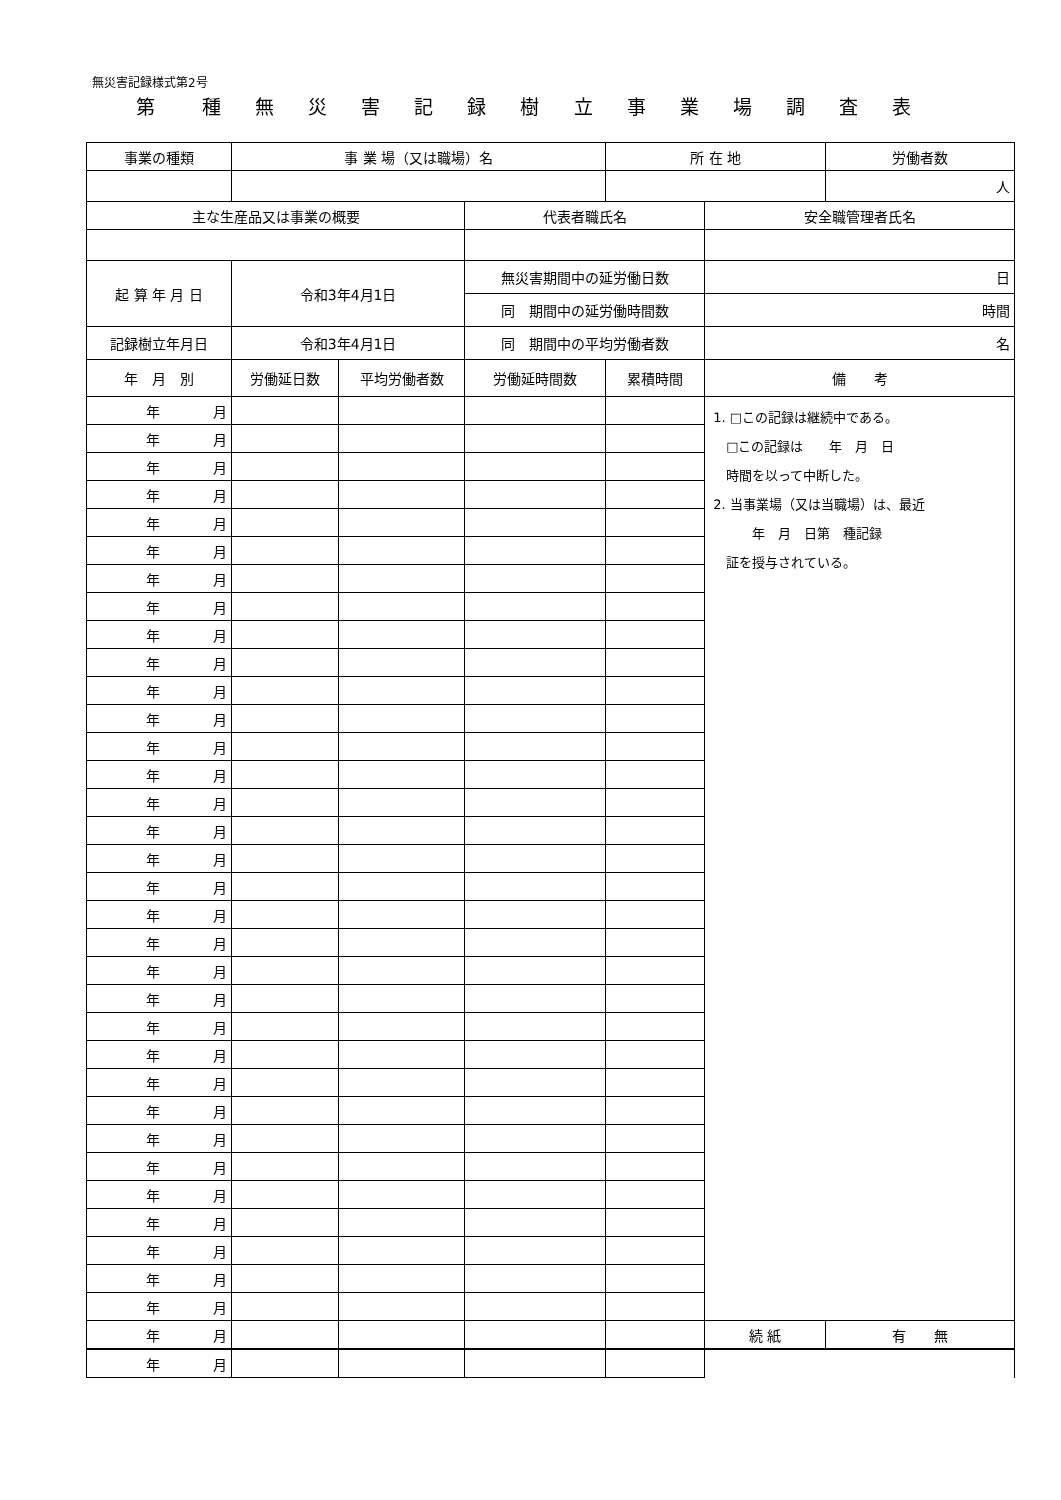無災害記録様式第2号
第　種 無 災 害 記 録 樹 立 事 業 場 調 査 表
| 事業の種類 | 事 業 場（又は職場）名 | | | 所 在 地 | | 労働者数 |
| --- | --- | --- | --- | --- | --- | --- |
| | | | | | | 人 |
| 主な生産品又は事業の概要 | | | 代表者職氏名 | | 安全職管理者氏名 | |
| 起 算 年 月 日 | 令和3年4月1日 | | 無災害期間中の延労働日数 | | 日 | |
| | | | 同 期間中の延労働時間数 | | 時間 | |
| 記録樹立年月日 | 令和3年4月1日 | | 同 期間中の平均労働者数 | | 名 | |
| 年 月 別 | 労働延日数 | 平均労働者数 | 労働延時間数 | 累積時間 | 備 考 | |
| 年 月 | | | | | 1. □この記録は継続中である。 □この記録は 年 月 日 時間を以って中断した。 2. 当事業場（又は当職場）は、最近 年 月 日第 種記録 証を授与されている。 | |
| 年 月 | | | | | | |
| 年 月 | | | | | | |
| 年 月 | | | | | | |
| 年 月 | | | | | | |
| 年 月 | | | | | | |
| 年 月 | | | | | | |
| 年 月 | | | | | | |
| 年 月 | | | | | | |
| 年 月 | | | | | | |
| 年 月 | | | | | | |
| 年 月 | | | | | | |
| 年 月 | | | | | | |
| 年 月 | | | | | | |
| 年 月 | | | | | | |
| 年 月 | | | | | | |
| 年 月 | | | | | | |
| 年 月 | | | | | | |
| 年 月 | | | | | | |
| 年 月 | | | | | | |
| 年 月 | | | | | | |
| 年 月 | | | | | | |
| 年 月 | | | | | | |
| 年 月 | | | | | | |
| 年 月 | | | | | | |
| 年 月 | | | | | | |
| 年 月 | | | | | | |
| 年 月 | | | | | | |
| 年 月 | | | | | | |
| 年 月 | | | | | | |
| 年 月 | | | | | | |
| 年 月 | | | | | | |
| 年 月 | | | | | | |
| 年 月 | | | | | 続 紙 | 有 無 |
| 年 月 | | | | | | |